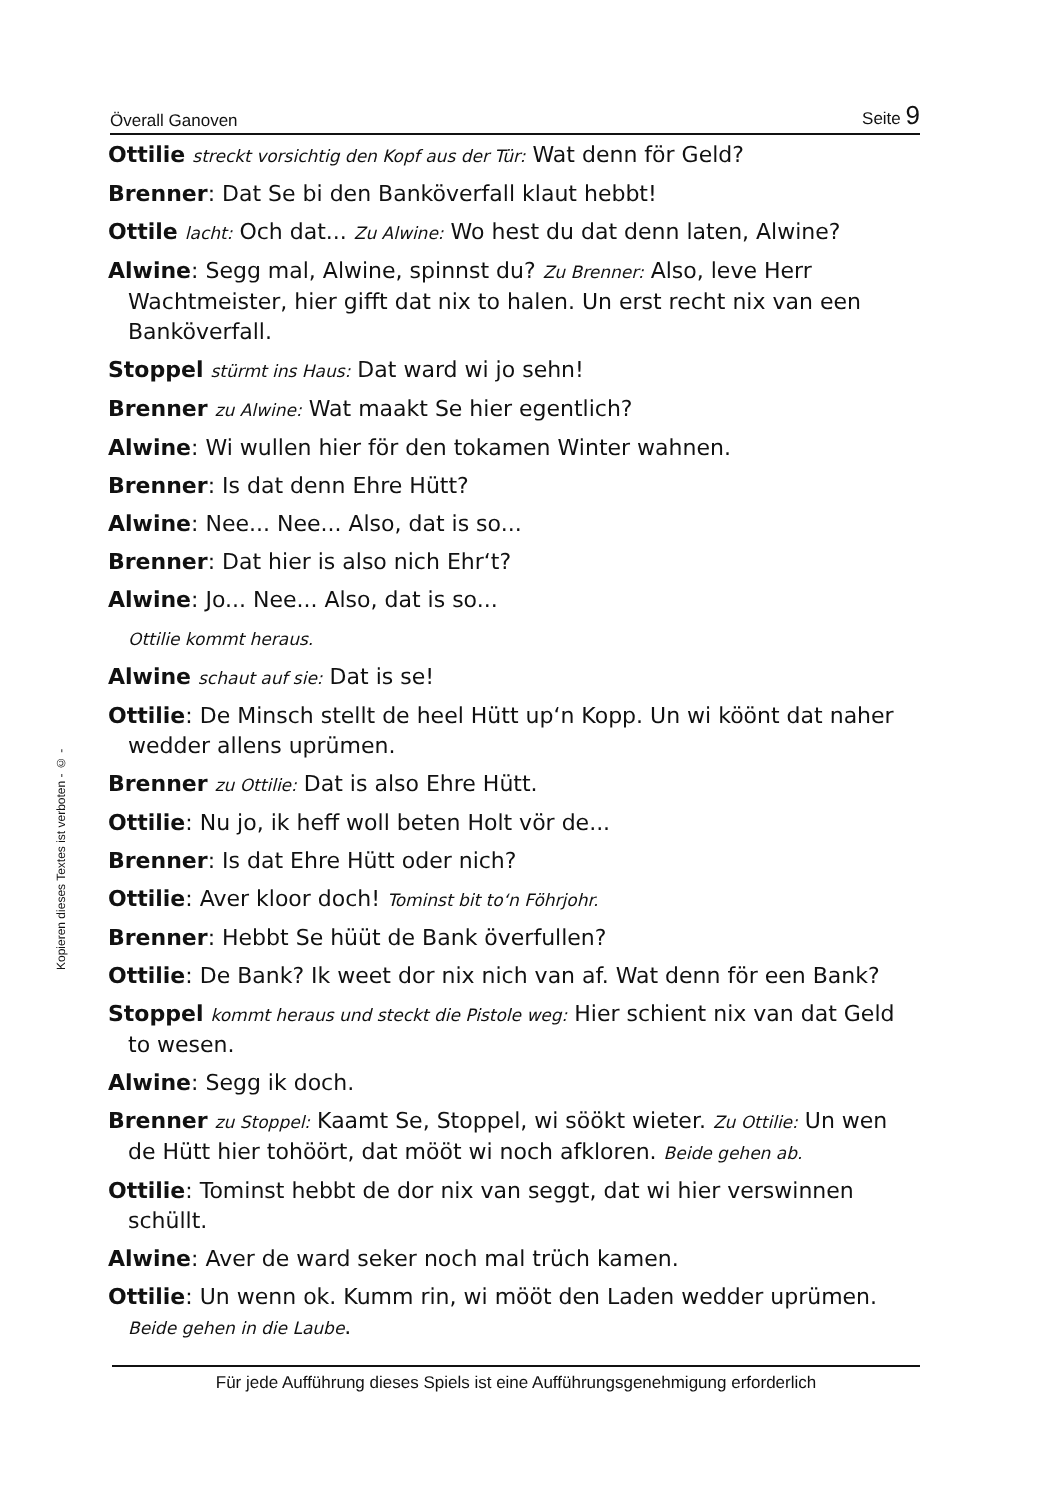Överall Ganoven Seite 9
Kopieren dieses Textes ist verboten - © -
Ottilie streckt vorsichtig den Kopf aus der Tür: Wat denn för Geld?
Brenner: Dat Se bi den Banköverfall klaut hebbt!
Ottile lacht: Och dat... Zu Alwine: Wo hest du dat denn laten, Alwine?
Alwine: Segg mal, Alwine, spinnst du? Zu Brenner: Also, leve Herr Wachtmeister, hier gifft dat nix to halen. Un erst recht nix van een Banköverfall.
Stoppel stürmt ins Haus: Dat ward wi jo sehn!
Brenner zu Alwine: Wat maakt Se hier egentlich?
Alwine: Wi wullen hier för den tokamen Winter wahnen.
Brenner: Is dat denn Ehre Hütt?
Alwine: Nee... Nee... Also, dat is so...
Brenner: Dat hier is also nich Ehr‘t?
Alwine: Jo... Nee... Also, dat is so...
Ottilie kommt heraus.
Alwine schaut auf sie: Dat is se!
Ottilie: De Minsch stellt de heel Hütt up‘n Kopp. Un wi köönt dat naher wedder allens uprümen.
Brenner zu Ottilie: Dat is also Ehre Hütt.
Ottilie: Nu jo, ik heff woll beten Holt vör de...
Brenner: Is dat Ehre Hütt oder nich?
Ottilie: Aver kloor doch! Tominst bit to‘n Föhrjohr.
Brenner: Hebbt Se hüüt de Bank överfullen?
Ottilie: De Bank? Ik weet dor nix nich van af. Wat denn för een Bank?
Stoppel kommt heraus und steckt die Pistole weg: Hier schient nix van dat Geld to wesen.
Alwine: Segg ik doch.
Brenner zu Stoppel: Kaamt Se, Stoppel, wi söökt wieter. Zu Ottilie: Un wen de Hütt hier tohöört, dat mööt wi noch afkloren. Beide gehen ab.
Ottilie: Tominst hebbt de dor nix van seggt, dat wi hier verswinnen schüllt.
Alwine: Aver de ward seker noch mal trüch kamen.
Ottilie: Un wenn ok. Kumm rin, wi mööt den Laden wedder uprümen. Beide gehen in die Laube.
Für jede Aufführung dieses Spiels ist eine Aufführungsgenehmigung erforderlich